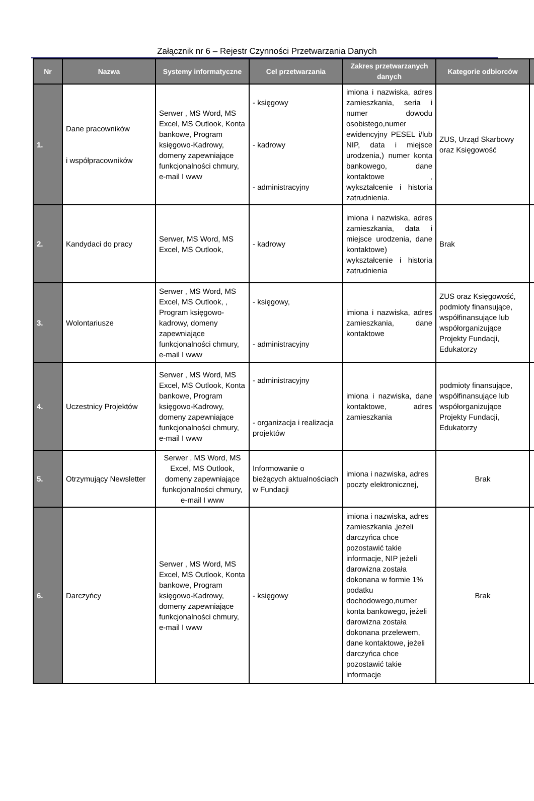Załącznik nr 6 – Rejestr Czynności Przetwarzania Danych
| Nr | Nazwa | Systemy informatyczne | Cel przetwarzania | Zakres przetwarzanych danych | Kategorie odbiorców | |
| --- | --- | --- | --- | --- | --- | --- |
| 1. | Dane pracowników i współpracowników | Serwer , MS Word, MS Excel, MS Outlook, Konta bankowe, Program księgowo-Kadrowy, domeny zapewniające funkcjonalności chmury, e-mail I www | - księgowy - kadrowy - administracyjny | imiona i nazwiska, adres zamieszkania, seria i numer dowodu osobistego,numer ewidencyjny PESEL i/lub NIP, data i miejsce urodzenia,) numer konta bankowego, dane kontaktowe , wykształcenie i historia zatrudnienia. | ZUS, Urząd Skarbowy oraz Księgowość | |
| 2. | Kandydaci do pracy | Serwer, MS Word, MS Excel, MS Outlook, | - kadrowy | imiona i nazwiska, adres zamieszkania, data i miejsce urodzenia, dane kontaktowe) wykształcenie i historia zatrudnienia | Brak | |
| 3. | Wolontariusze | Serwer , MS Word, MS Excel, MS Outlook, , Program księgowo-kadrowy, domeny zapewniające funkcjonalności chmury, e-mail I www | - księgowy, - administracyjny | imiona i nazwiska, adres zamieszkania, dane kontaktowe | ZUS oraz Księgowość, podmioty finansujące, współfinansujące lub współorganizujące Projekty Fundacji, Edukatorzy | |
| 4. | Uczestnicy Projektów | Serwer , MS Word, MS Excel, MS Outlook, Konta bankowe, Program księgowo-Kadrowy, domeny zapewniające funkcjonalności chmury, e-mail I www | - administracyjny - organizacja i realizacja projektów | imiona i nazwiska, dane kontaktowe, adres zamieszkania | podmioty finansujące, współfinansujące lub współorganizujące Projekty Fundacji, Edukatorzy | |
| 5. | Otrzymujący Newsletter | Serwer , MS Word, MS Excel, MS Outlook, domeny zapewniające funkcjonalności chmury, e-mail I www | Informowanie o bieżących aktualnościach w Fundacji | imiona i nazwiska, adres poczty elektronicznej, | Brak | |
| 6. | Darczyńcy | Serwer , MS Word, MS Excel, MS Outlook, Konta bankowe, Program księgowo-Kadrowy, domeny zapewniające funkcjonalności chmury, e-mail I www | - księgowy | imiona i nazwiska, adres zamieszkania ,jeżeli darczyńca chce pozostawić takie informacje, NIP jeżeli darowizna została dokonana w formie 1% podatku dochodowego,numer konta bankowego, jeżeli darowizna została dokonana przelewem, dane kontaktowe, jeżeli darczyńca chce pozostawić takie informacje | Brak | |